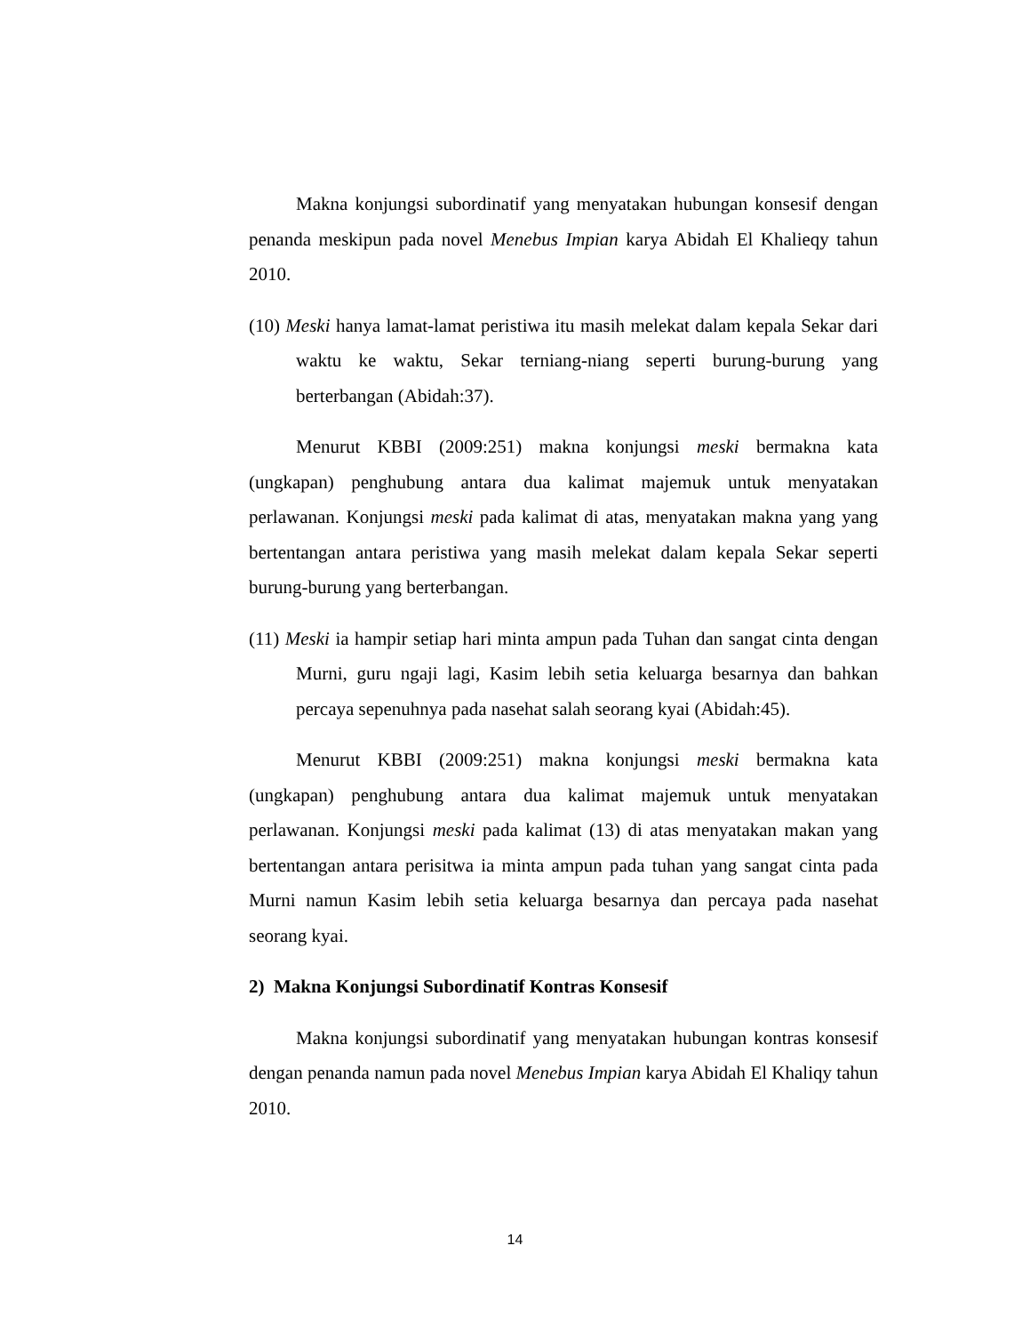Makna konjungsi subordinatif yang menyatakan hubungan konsesif dengan penanda meskipun pada novel Menebus Impian karya Abidah El Khalieqy tahun 2010.
(10) Meski hanya lamat-lamat peristiwa itu masih melekat dalam kepala Sekar dari waktu ke waktu, Sekar terniang-niang seperti burung-burung yang berterbangan (Abidah:37).
Menurut KBBI (2009:251) makna konjungsi meski bermakna kata (ungkapan) penghubung antara dua kalimat majemuk untuk menyatakan perlawanan. Konjungsi meski pada kalimat di atas, menyatakan makna yang yang bertentangan antara peristiwa yang masih melekat dalam kepala Sekar seperti burung-burung yang berterbangan.
(11) Meski ia hampir setiap hari minta ampun pada Tuhan dan sangat cinta dengan Murni, guru ngaji lagi, Kasim lebih setia keluarga besarnya dan bahkan percaya sepenuhnya pada nasehat salah seorang kyai (Abidah:45).
Menurut KBBI (2009:251) makna konjungsi meski bermakna kata (ungkapan) penghubung antara dua kalimat majemuk untuk menyatakan perlawanan. Konjungsi meski pada kalimat (13) di atas menyatakan makan yang bertentangan antara perisitwa ia minta ampun pada tuhan yang sangat cinta pada Murni namun Kasim lebih setia keluarga besarnya dan percaya pada nasehat seorang kyai.
2) Makna Konjungsi Subordinatif Kontras Konsesif
Makna konjungsi subordinatif yang menyatakan hubungan kontras konsesif dengan penanda namun pada novel Menebus Impian karya Abidah El Khaliqy tahun 2010.
14